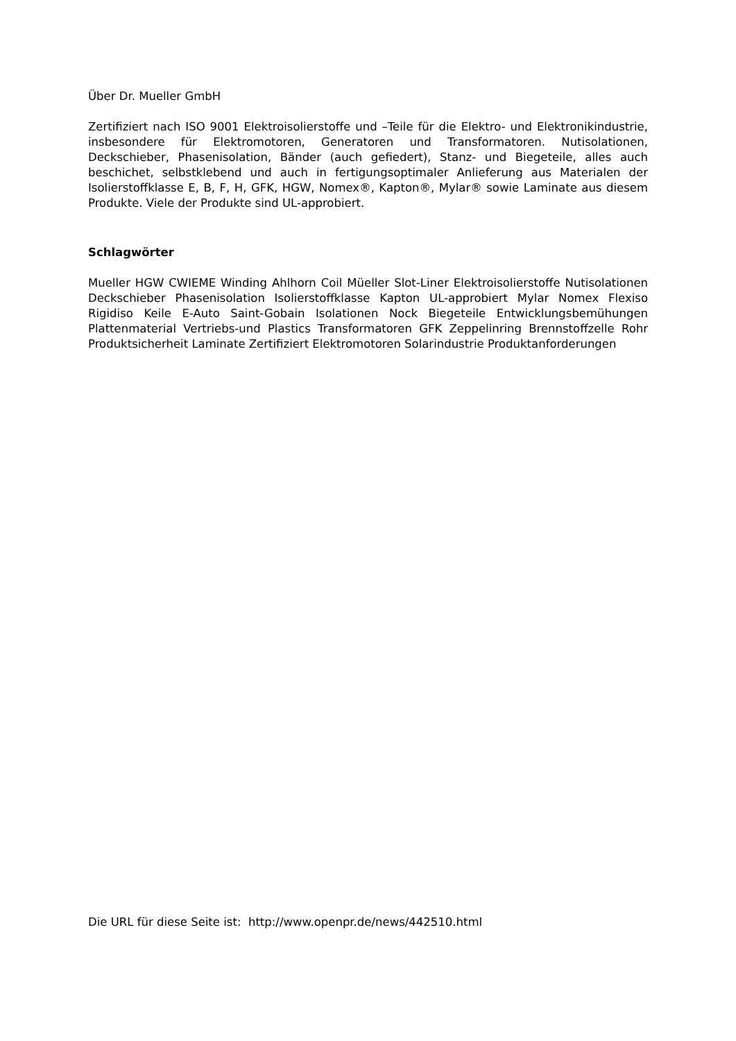Über Dr. Mueller GmbH
Zertifiziert nach ISO 9001 Elektroisolierstoffe und –Teile für die Elektro- und Elektronikindustrie, insbesondere für Elektromotoren, Generatoren und Transformatoren. Nutisolationen, Deckschieber, Phasenisolation, Bänder (auch gefiedert), Stanz- und Biegeteile, alles auch beschichet, selbstklebend und auch in fertigungsoptimaler Anlieferung aus Materialen der Isolierstoffklasse E, B, F, H, GFK, HGW, Nomex®, Kapton®, Mylar® sowie Laminate aus diesem Produkte. Viele der Produkte sind UL-approbiert.
Schlagwörter
Mueller HGW CWIEME Winding Ahlhorn Coil Müeller Slot-Liner Elektroisolierstoffe Nutisolationen Deckschieber Phasenisolation Isolierstoffklasse Kapton UL-approbiert Mylar Nomex Flexiso Rigidiso Keile E-Auto Saint-Gobain Isolationen Nock Biegeteile Entwicklungsbemühungen Plattenmaterial Vertriebs-und Plastics Transformatoren GFK Zeppelinring Brennstoffzelle Rohr Produktsicherheit Laminate Zertifiziert Elektromotoren Solarindustrie Produktanforderungen
Die URL für diese Seite ist: http://www.openpr.de/news/442510.html